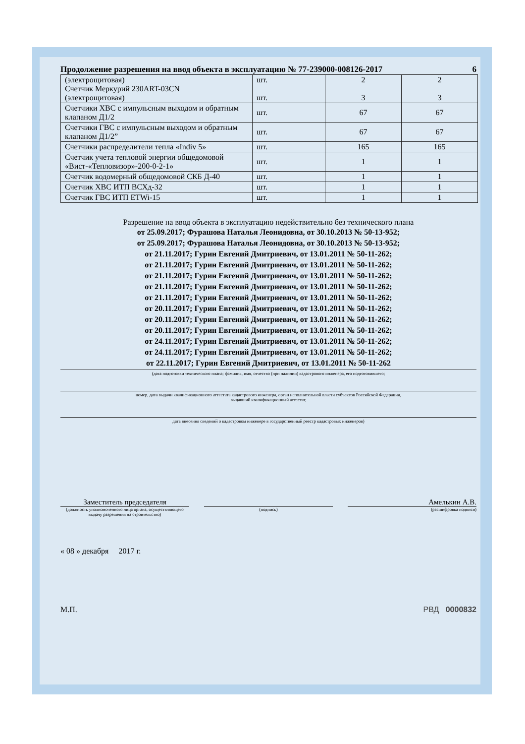Продолжение разрешения на ввод объекта в эксплуатацию № 77-239000-008126-2017 6
| (электрощитовая) Счетчик Меркурий 230ART-03CN (электрощитовая) | шт. шт. | 2 3 | 2 3 |
| Счетчики ХВС с импульсным выходом и обратным клапаном Д1/2 | шт. | 67 | 67 |
| Счетчики ГВС с импульсным выходом и обратным клапаном Д1/2” | шт. | 67 | 67 |
| Счетчики распределители тепла «Indiv 5» | шт. | 165 | 165 |
| Счетчик учета тепловой энергии общедомовой «Вист-«Тепловизор»-200-0-2-1» | шт. | 1 | 1 |
| Счетчик водомерный общедомовой СКБ Д-40 | шт. | 1 | 1 |
| Счетчик ХВС ИТП ВСХд-32 | шт. | 1 | 1 |
| Счетчик ГВС ИТП ETWi-15 | шт. | 1 | 1 |
Разрешение на ввод объекта в эксплуатацию недействительно без технического плана
от 25.09.2017; Фурашова Наталья Леонидовна, от 30.10.2013 № 50-13-952;
от 25.09.2017; Фурашова Наталья Леонидовна, от 30.10.2013 № 50-13-952;
от 21.11.2017; Гурин Евгений Дмитриевич, от 13.01.2011 № 50-11-262;
от 21.11.2017; Гурин Евгений Дмитриевич, от 13.01.2011 № 50-11-262;
от 21.11.2017; Гурин Евгений Дмитриевич, от 13.01.2011 № 50-11-262;
от 21.11.2017; Гурин Евгений Дмитриевич, от 13.01.2011 № 50-11-262;
от 21.11.2017; Гурин Евгений Дмитриевич, от 13.01.2011 № 50-11-262;
от 20.11.2017; Гурин Евгений Дмитриевич, от 13.01.2011 № 50-11-262;
от 20.11.2017; Гурин Евгений Дмитриевич, от 13.01.2011 № 50-11-262;
от 20.11.2017; Гурин Евгений Дмитриевич, от 13.01.2011 № 50-11-262;
от 24.11.2017; Гурин Евгений Дмитриевич, от 13.01.2011 № 50-11-262;
от 24.11.2017; Гурин Евгений Дмитриевич, от 13.01.2011 № 50-11-262;
от 22.11.2017; Гурин Евгений Дмитриевич, от 13.01.2011 № 50-11-262
(дата подготовки технического плана; фамилия, имя, отчество (при наличии) кадастрового инженера, его подготовившего;
номер, дата выдачи квалификационного аттестата кадастрового инженера, орган исполнительной власти субъектов Российской Федерации,
выдавший квалификационный аттестат,
дата внесения сведений о кадастровом инженере в государственный реестр кадастровых инженеров)
Заместитель председателя
(должность уполномоченного лица органа, осуществляющего выдачу разрешения на строительство)
(подпись)
Амелькин А.В.
(расшифровка подписи)
« 08 » декабря 2017 г.
М.П. РВД 0000832